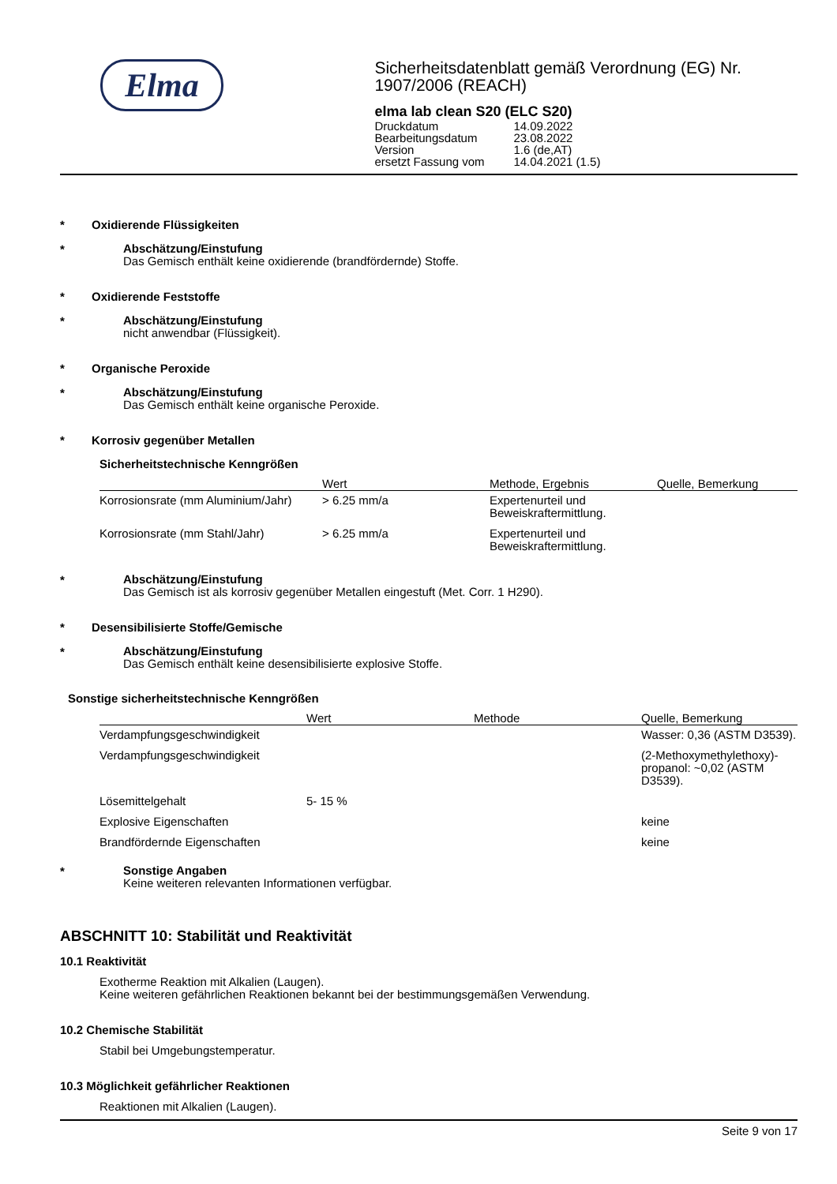Elma
Sicherheitsdatenblatt gemäß Verordnung (EG) Nr. 1907/2006 (REACH)
elma lab clean S20 (ELC S20)
| Druckdatum | 14.09.2022 |
| Bearbeitungsdatum | 23.08.2022 |
| Version | 1.6 (de,AT) |
| ersetzt Fassung vom | 14.04.2021 (1.5) |
* Oxidierende Flüssigkeiten
*
Abschätzung/Einstufung
Das Gemisch enthält keine oxidierende (brandfördernde) Stoffe.
* Oxidierende Feststoffe
*
Abschätzung/Einstufung
nicht anwendbar (Flüssigkeit).
* Organische Peroxide
*
Abschätzung/Einstufung
Das Gemisch enthält keine organische Peroxide.
* Korrosiv gegenüber Metallen
Sicherheitstechnische Kenngrößen
| | Wert | Methode, Ergebnis | Quelle, Bemerkung |
| --- | --- | --- | --- |
| Korrosionsrate (mm Aluminium/Jahr) | > 6.25 mm/a | Expertenurteil und Beweiskraftermittlung. | |
| Korrosionsrate (mm Stahl/Jahr) | > 6.25 mm/a | Expertenurteil und Beweiskraftermittlung. | |
*
Abschätzung/Einstufung
Das Gemisch ist als korrosiv gegenüber Metallen eingestuft (Met. Corr. 1 H290).
* Desensibilisierte Stoffe/Gemische
*
Abschätzung/Einstufung
Das Gemisch enthält keine desensibilisierte explosive Stoffe.
Sonstige sicherheitstechnische Kenngrößen
| | Wert | Methode | Quelle, Bemerkung |
| --- | --- | --- | --- |
| Verdampfungsgeschwindigkeit | | | Wasser: 0,36 (ASTM D3539). |
| Verdampfungsgeschwindigkeit | | | (2-Methoxymethylethoxy)-propanol: ~0,02 (ASTM D3539). |
| Lösemittelgehalt | 5- 15 % | | |
| Explosive Eigenschaften | | | keine |
| Brandfördernde Eigenschaften | | | keine |
*
Sonstige Angaben
Keine weiteren relevanten Informationen verfügbar.
ABSCHNITT 10: Stabilität und Reaktivität
10.1 Reaktivität
Exotherme Reaktion mit Alkalien (Laugen).
Keine weiteren gefährlichen Reaktionen bekannt bei der bestimmungsgemäßen Verwendung.
10.2 Chemische Stabilität
Stabil bei Umgebungstemperatur.
10.3 Möglichkeit gefährlicher Reaktionen
Reaktionen mit Alkalien (Laugen).
Seite 9 von 17